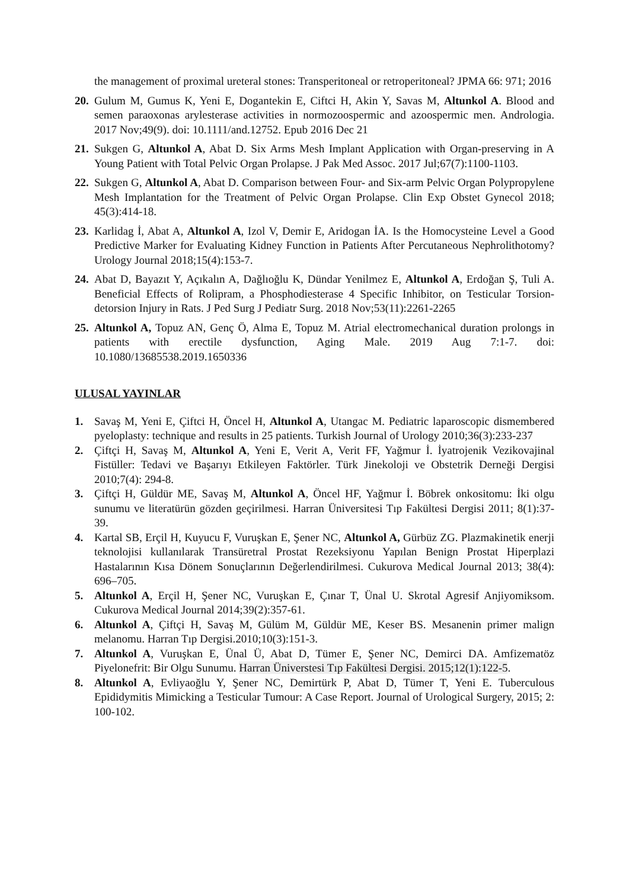the management of proximal ureteral stones: Transperitoneal or retroperitoneal? JPMA 66: 971; 2016
20. Gulum M, Gumus K, Yeni E, Dogantekin E, Ciftci H, Akin Y, Savas M, Altunkol A. Blood and semen paraoxonas arylesterase activities in normozoospermic and azoospermic men. Andrologia. 2017 Nov;49(9). doi: 10.1111/and.12752. Epub 2016 Dec 21
21. Sukgen G, Altunkol A, Abat D. Six Arms Mesh Implant Application with Organ-preserving in A Young Patient with Total Pelvic Organ Prolapse. J Pak Med Assoc. 2017 Jul;67(7):1100-1103.
22. Sukgen G, Altunkol A, Abat D. Comparison between Four- and Six-arm Pelvic Organ Polypropylene Mesh Implantation for the Treatment of Pelvic Organ Prolapse. Clin Exp Obstet Gynecol 2018; 45(3):414-18.
23. Karlidag İ, Abat A, Altunkol A, Izol V, Demir E, Aridogan İA. Is the Homocysteine Level a Good Predictive Marker for Evaluating Kidney Function in Patients After Percutaneous Nephrolithotomy? Urology Journal 2018;15(4):153-7.
24. Abat D, Bayazıt Y, Açıkalın A, Dağlıoğlu K, Dündar Yenilmez E, Altunkol A, Erdoğan Ş, Tuli A. Beneficial Effects of Rolipram, a Phosphodiesterase 4 Specific Inhibitor, on Testicular Torsion-detorsion Injury in Rats. J Ped Surg J Pediatr Surg. 2018 Nov;53(11):2261-2265
25. Altunkol A, Topuz AN, Genç Ö, Alma E, Topuz M. Atrial electromechanical duration prolongs in patients with erectile dysfunction, Aging Male. 2019 Aug 7:1-7. doi: 10.1080/13685538.2019.1650336
ULUSAL YAYINLAR
1. Savaş M, Yeni E, Çiftci H, Öncel H, Altunkol A, Utangac M. Pediatric laparoscopic dismembered pyeloplasty: technique and results in 25 patients. Turkish Journal of Urology 2010;36(3):233-237
2. Çiftçi H, Savaş M, Altunkol A, Yeni E, Verit A, Verit FF, Yağmur İ. İyatrojenik Vezikovajinal Fistüller: Tedavi ve Başarıyı Etkileyen Faktörler. Türk Jinekoloji ve Obstetrik Derneği Dergisi 2010;7(4): 294-8.
3. Çiftçi H, Güldür ME, Savaş M, Altunkol A, Öncel HF, Yağmur İ. Böbrek onkositomu: İki olgu sunumu ve literatürün gözden geçirilmesi. Harran Üniversitesi Tıp Fakültesi Dergisi 2011; 8(1):37-39.
4. Kartal SB, Erçil H, Kuyucu F, Vuruşkan E, Şener NC, Altunkol A, Gürbüz ZG. Plazmakinetik enerji teknolojisi kullanılarak Transüretral Prostat Rezeksiyonu Yapılan Benign Prostat Hiperplazi Hastalarının Kısa Dönem Sonuçlarının Değerlendirilmesi. Cukurova Medical Journal 2013; 38(4): 696–705.
5. Altunkol A, Erçil H, Şener NC, Vuruşkan E, Çınar T, Ünal U. Skrotal Agresif Anjiyomiksom. Cukurova Medical Journal 2014;39(2):357-61.
6. Altunkol A, Çiftçi H, Savaş M, Gülüm M, Güldür ME, Keser BS. Mesanenin primer malign melanomu. Harran Tıp Dergisi.2010;10(3):151-3.
7. Altunkol A, Vuruşkan E, Ünal Ü, Abat D, Tümer E, Şener NC, Demirci DA. Amfizematöz Piyelonefrit: Bir Olgu Sunumu. Harran Üniverstesi Tıp Fakültesi Dergisi. 2015;12(1):122-5.
8. Altunkol A, Evliyaoğlu Y, Şener NC, Demirtürk P, Abat D, Tümer T, Yeni E. Tuberculous Epididymitis Mimicking a Testicular Tumour: A Case Report. Journal of Urological Surgery, 2015; 2: 100-102.